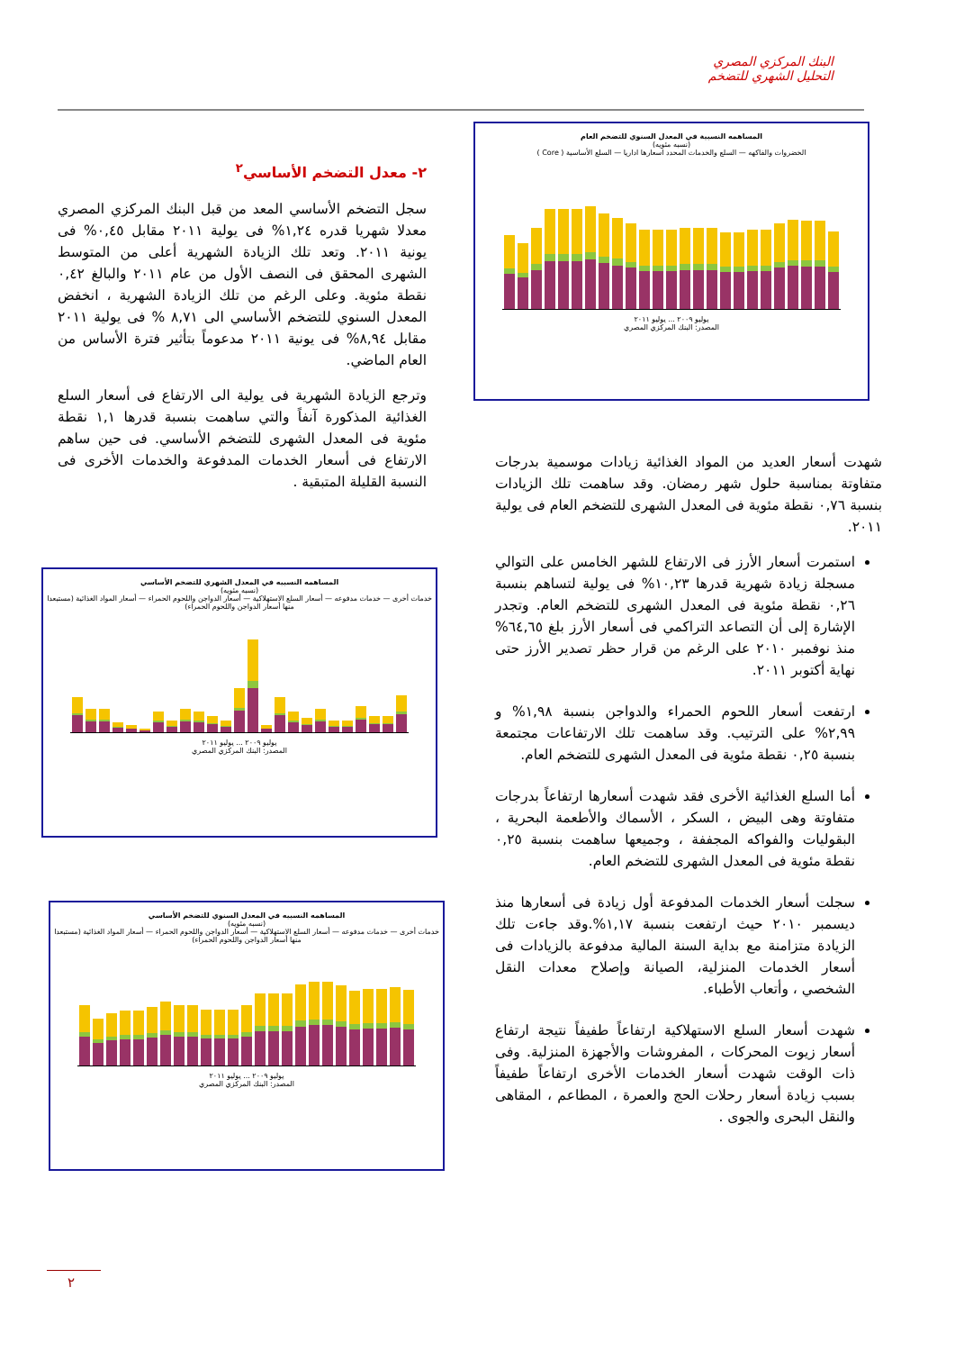البنك المركزي المصري
التحليل الشهري للتضخم
المساهمه النسبية في المعدل السنوي للتضخم العام
(نسبه مئويه)
الخضروات والفاكهه — السلع والخدمات المحدد اسعارها اداريا — السلع الأساسية ( Core )
يوليو ٢٠٠٩ ... يوليو ٢٠١١
المصدر: البنك المركزي المصري
٢- معدل التضخم الأساسي<sup>٢</sup>
سجل التضخم الأساسي المعد من قبل البنك المركزي المصري معدلا شهريا قدره ١,٢٤% فى يولية ٢٠١١ مقابل ٠,٤٥% فى يونية ٢٠١١. وتعد تلك الزيادة الشهرية أعلى من المتوسط الشهرى المحقق فى النصف الأول من عام ٢٠١١ والبالغ ٠,٤٢ نقطة مئوية. وعلى الرغم من تلك الزيادة الشهرية ، انخفض المعدل السنوي للتضخم الأساسي الى ٨,٧١ % فى يولية ٢٠١١ مقابل ٨,٩٤% فى يونية ٢٠١١ مدعوماً بتأثير فترة الأساس من العام الماضي.
وترجع الزيادة الشهرية فى يولية الى الارتفاع فى أسعار السلع الغذائية المذكورة آنفاً والتي ساهمت بنسبة قدرها ١,١ نقطة مئوية فى المعدل الشهرى للتضخم الأساسي. فى حين ساهم الارتفاع فى أسعار الخدمات المدفوعة والخدمات الأخرى فى النسبة القليلة المتبقية .
شهدت أسعار العديد من المواد الغذائية زيادات موسمية بدرجات متفاوتة بمناسبة حلول شهر رمضان. وقد ساهمت تلك الزيادات بنسبة ٠,٧٦ نقطة مئوية فى المعدل الشهرى للتضخم العام فى يولية ٢٠١١.
استمرت أسعار الأرز فى الارتفاع للشهر الخامس على التوالي مسجلة زيادة شهرية قدرها ١٠,٢٣% فى يولية لتساهم بنسبة ٠,٢٦ نقطة مئوية فى المعدل الشهرى للتضخم العام. وتجدر الإشارة إلى أن التصاعد التراكمي فى أسعار الأرز بلغ ٦٤,٦٥% منذ نوفمبر ٢٠١٠ على الرغم من قرار حظر تصدير الأرز حتى نهاية أكتوبر ٢٠١١.
ارتفعت أسعار اللحوم الحمراء والدواجن بنسبة ١,٩٨% و ٢,٩٩% على الترتيب. وقد ساهمت تلك الارتفاعات مجتمعة بنسبة ٠,٢٥ نقطة مئوية فى المعدل الشهرى للتضخم العام.
أما السلع الغذائية الأخرى فقد شهدت أسعارها ارتفاعاً بدرجات متفاوتة وهى البيض ، السكر ، الأسماك والأطعمة البحرية ، البقوليات والفواكه المجففة ، وجميعها ساهمت بنسبة ٠,٢٥ نقطة مئوية فى المعدل الشهرى للتضخم العام.
سجلت أسعار الخدمات المدفوعة أول زيادة فى أسعارها منذ ديسمبر ٢٠١٠ حيث ارتفعت بنسبة ١,١٧%.وقد جاءت تلك الزيادة متزامنة مع بداية السنة المالية مدفوعة بالزيادات فى أسعار الخدمات المنزلية، الصيانة وإصلاح معدات النقل الشخصي ، وأتعاب الأطباء.
شهدت أسعار السلع الاستهلاكية ارتفاعاً طفيفاً نتيجة ارتفاع أسعار زيوت المحركات ، المفروشات والأجهزة المنزلية. وفى ذات الوقت شهدت أسعار الخدمات الأخرى ارتفاعاً طفيفاً بسبب زيادة أسعار رحلات الحج والعمرة ، المطاعم ، المقاهى والنقل البحرى والجوى .
المساهمه النسبيه في المعدل الشهري للتضخم الأساسي
(نسبه مئويه)
خدمات أخرى — خدمات مدفوعه — أسعار السلع الاستهلاكية — أسعار الدواجن واللحوم الحمراء — أسعار المواد الغذائية (مستبعدا منها أسعار الدواجن واللحوم الحمراء)
يوليو ٢٠٠٩ ... يوليو ٢٠١١
المصدر: البنك المركزي المصري
المساهمه النسبيه في المعدل السنوي للتضخم الأساسي
(نسبه مئويه)
خدمات أخرى — خدمات مدفوعه — أسعار السلع الاستهلاكية — أسعار الدواجن واللحوم الحمراء — أسعار المواد الغذائية (مستبعدا منها أسعار الدواجن واللحوم الحمراء)
يوليو ٢٠٠٩ ... يوليو ٢٠١١
المصدر: البنك المركزي المصري
٢